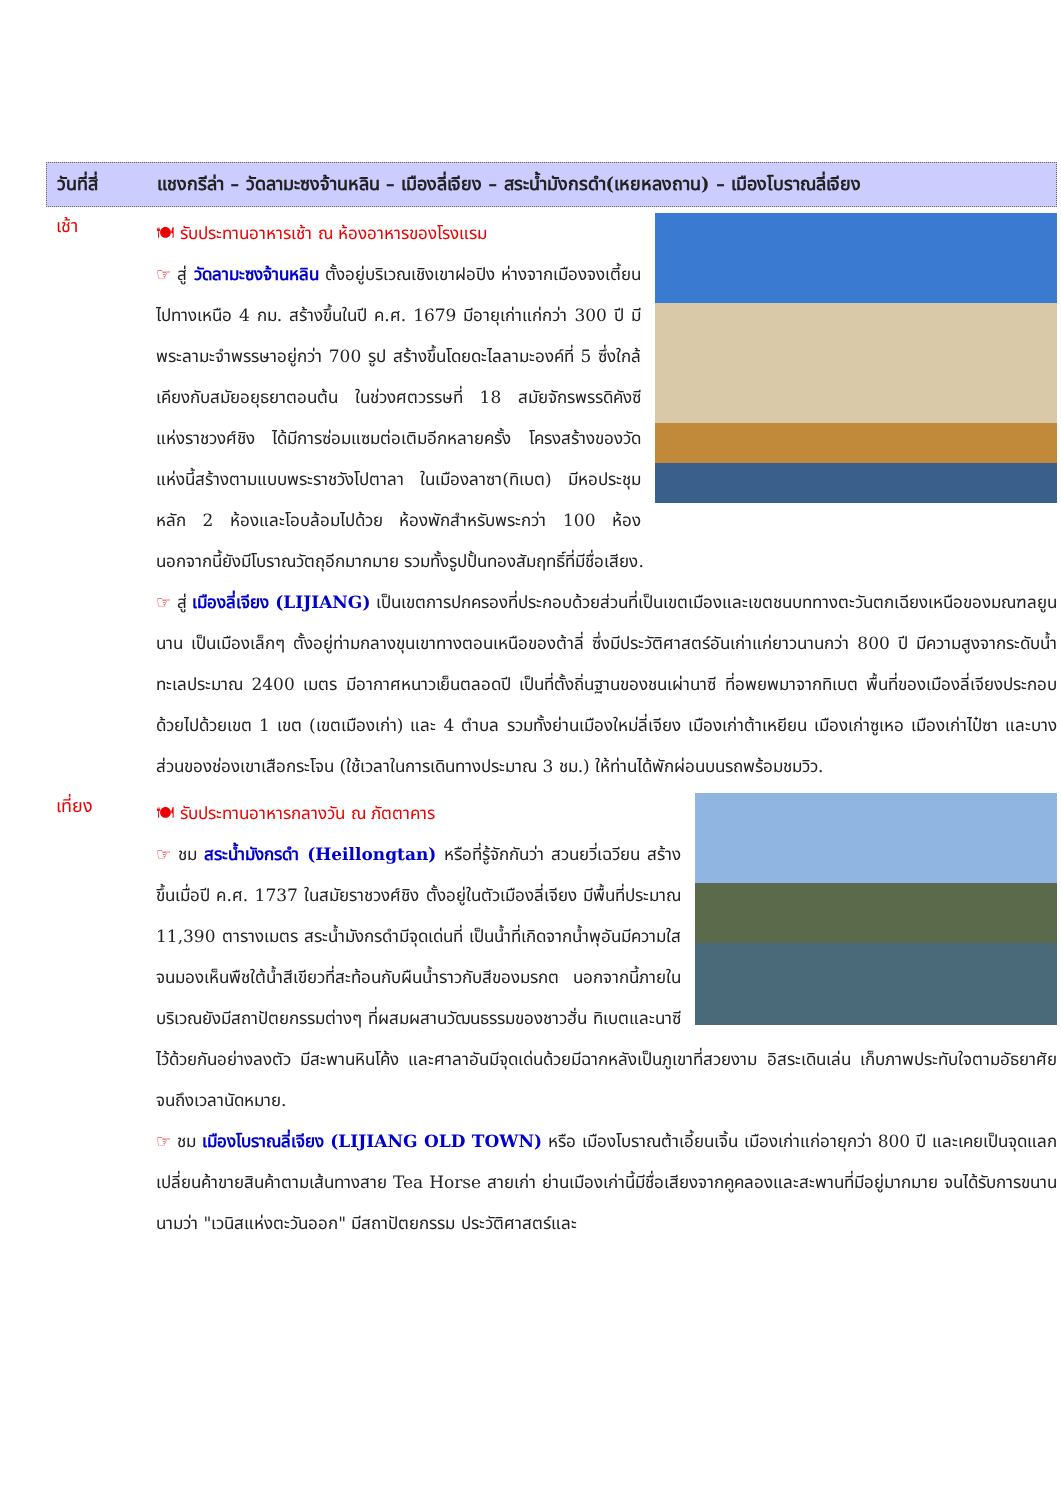วันที่สี่ แชงกรีล่า – วัดลามะซงจ้านหลิน – เมืองลี่เจียง – สระน้ำมังกรดำ(เหยหลงถาน) – เมืองโบราณลี่เจียง
เช้า
🍽 รับประทานอาหารเช้า ณ ห้องอาหารของโรงแรม
☞ สู่ วัดลามะซงจ้านหลิน ตั้งอยู่บริเวณเชิงเขาฝอปิง ห่างจากเมืองจงเตี้ยนไปทางเหนือ 4 กม. สร้างขึ้นในปี ค.ศ. 1679 มีอายุเก่าแก่กว่า 300 ปี มีพระลามะจำพรรษาอยู่กว่า 700 รูป สร้างขึ้นโดยดะไลลามะองค์ที่ 5 ซึ่งใกล้เคียงกับสมัยอยุธยาตอนต้น ในช่วงศตวรรษที่ 18 สมัยจักรพรรดิคังซี แห่งราชวงศ์ชิง ได้มีการซ่อมแซมต่อเติมอีกหลายครั้ง โครงสร้างของวัดแห่งนี้สร้างตามแบบพระราชวังโปตาลา ในเมืองลาซา(ทิเบต) มีหอประชุมหลัก 2 ห้องและโอบล้อมไปด้วย ห้องพักสำหรับพระกว่า 100 ห้อง นอกจากนี้ยังมีโบราณวัตถุอีกมากมาย รวมทั้งรูปปั้นทองสัมฤทธิ์ที่มีชื่อเสียง.
☞ สู่ เมืองลี่เจียง (LIJIANG) เป็นเขตการปกครองที่ประกอบด้วยส่วนที่เป็นเขตเมืองและเขตชนบททางตะวันตกเฉียงเหนือของมณฑลยูนนาน เป็นเมืองเล็กๆ ตั้งอยู่ท่ามกลางขุนเขาทางตอนเหนือของต้าลี่ ซึ่งมีประวัติศาสตร์อันเก่าแก่ยาวนานกว่า 800 ปี มีความสูงจากระดับน้ำทะเลประมาณ 2400 เมตร มีอากาศหนาวเย็นตลอดปี เป็นที่ตั้งถิ่นฐานของชนเผ่านาซี ที่อพยพมาจากทิเบต พื้นที่ของเมืองลี่เจียงประกอบด้วยไปด้วยเขต 1 เขต (เขตเมืองเก่า) และ 4 ตำบล รวมทั้งย่านเมืองใหม่ลี่เจียง เมืองเก่าต้าเหยียน เมืองเก่าซูเหอ เมืองเก่าไป๋ซา และบางส่วนของช่องเขาเสือกระโจน (ใช้เวลาในการเดินทางประมาณ 3 ชม.) ให้ท่านได้พักผ่อนบนรถพร้อมชมวิว.
เที่ยง
🍽 รับประทานอาหารกลางวัน ณ ภัตตาคาร
☞ ชม สระน้ำมังกรดำ (Heillongtan) หรือที่รู้จักกันว่า สวนยวี่เฉวียน สร้างขึ้นเมื่อปี ค.ศ. 1737 ในสมัยราชวงศ์ชิง ตั้งอยู่ในตัวเมืองลี่เจียง มีพื้นที่ประมาณ 11,390 ตารางเมตร สระน้ำมังกรดำมีจุดเด่นที่ เป็นน้ำที่เกิดจากน้ำพุอันมีความใสจนมองเห็นพืชใต้น้ำสีเขียวที่สะท้อนกับผืนน้ำราวกับสีของมรกต นอกจากนี้ภายในบริเวณยังมีสถาปัตยกรรมต่างๆ ที่ผสมผสานวัฒนธรรมของชาวฮั่น ทิเบตและนาซี ไว้ด้วยกันอย่างลงตัว มีสะพานหินโค้ง และศาลาอันมีจุดเด่นด้วยมีฉากหลังเป็นภูเขาที่สวยงาม อิสระเดินเล่น เก็บภาพประทับใจตามอัธยาศัย จนถึงเวลานัดหมาย.
☞ ชม เมืองโบราณลี่เจียง (LIJIANG OLD TOWN) หรือ เมืองโบราณต้าเอี้ยนเจิ้น เมืองเก่าแก่อายุกว่า 800 ปี และเคยเป็นจุดแลกเปลี่ยนค้าขายสินค้าตามเส้นทางสาย Tea Horse สายเก่า ย่านเมืองเก่านี้มีชื่อเสียงจากคูคลองและสะพานที่มีอยู่มากมาย จนได้รับการขนานนามว่า "เวนิสแห่งตะวันออก" มีสถาปัตยกรรม ประวัติศาสตร์และ